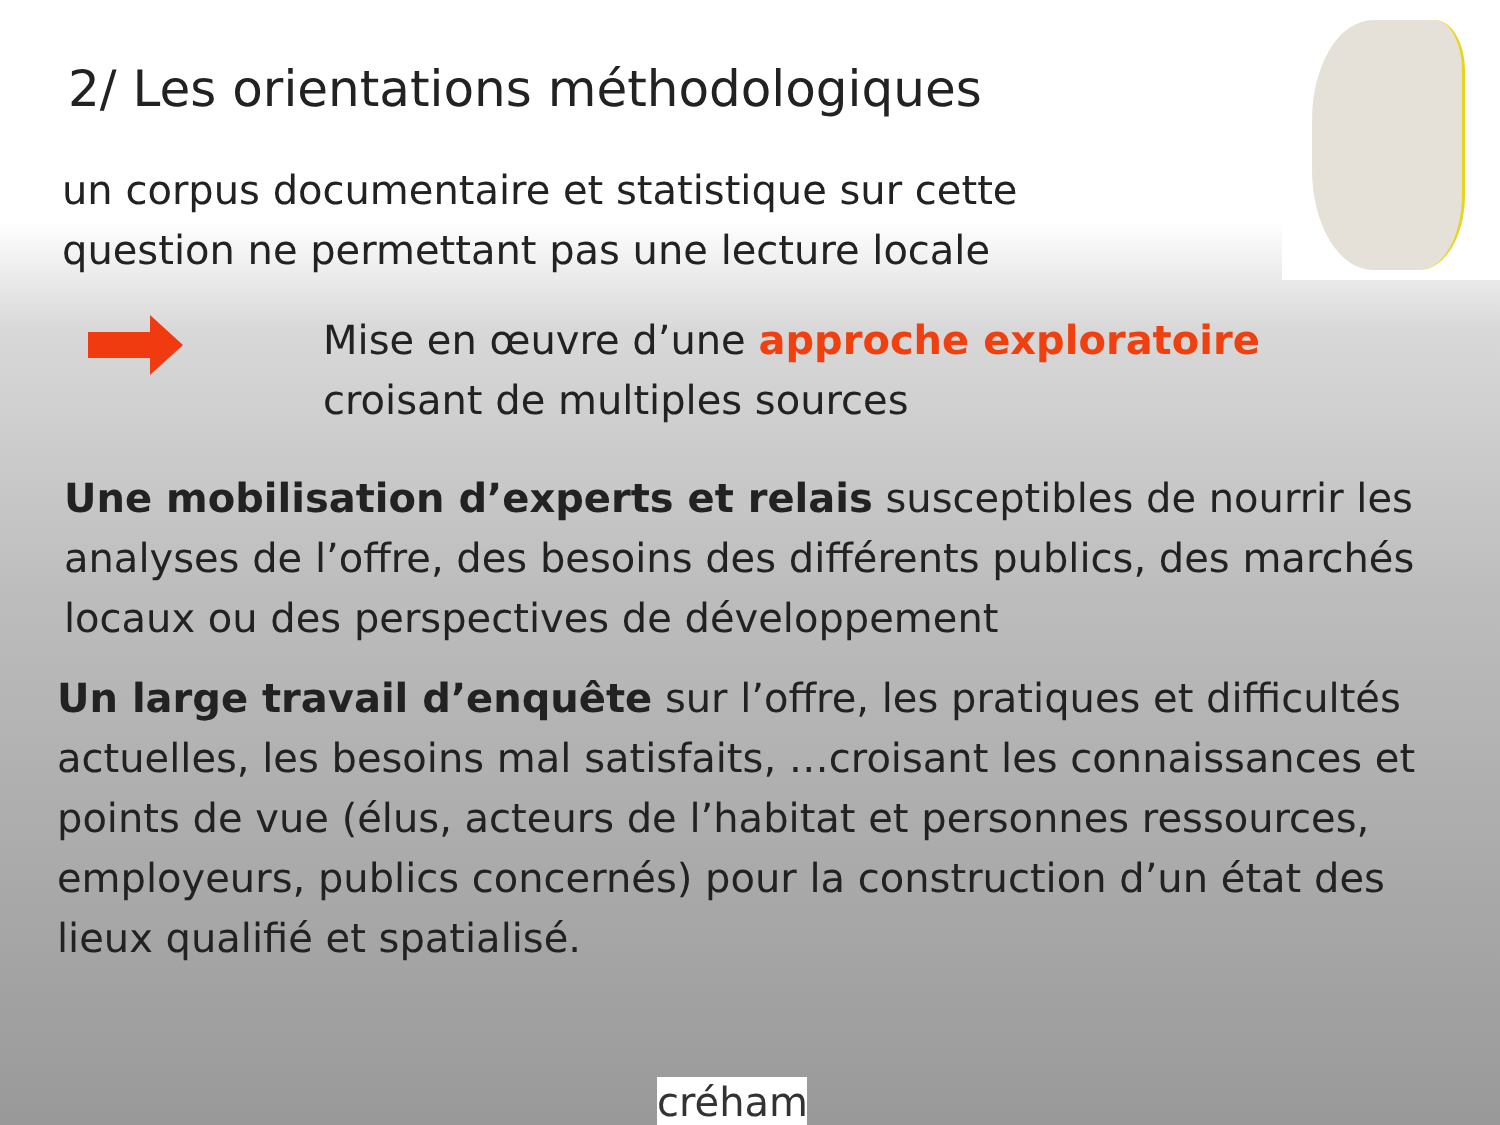2/ Les orientations méthodologiques
un corpus documentaire et statistique sur cette question ne permettant pas une lecture locale
Mise en œuvre d’une approche exploratoire croisant de multiples sources
Une mobilisation d’experts et relais susceptibles de nourrir les analyses de l’offre, des besoins des différents publics, des marchés locaux ou des perspectives de développement
Un large travail d’enquête sur l’offre, les pratiques et difficultés actuelles, les besoins mal satisfaits, …croisant les connaissances et points de vue (élus, acteurs de l’habitat et personnes ressources, employeurs, publics concernés) pour la construction d’un état des lieux qualifié et spatialisé.
créham